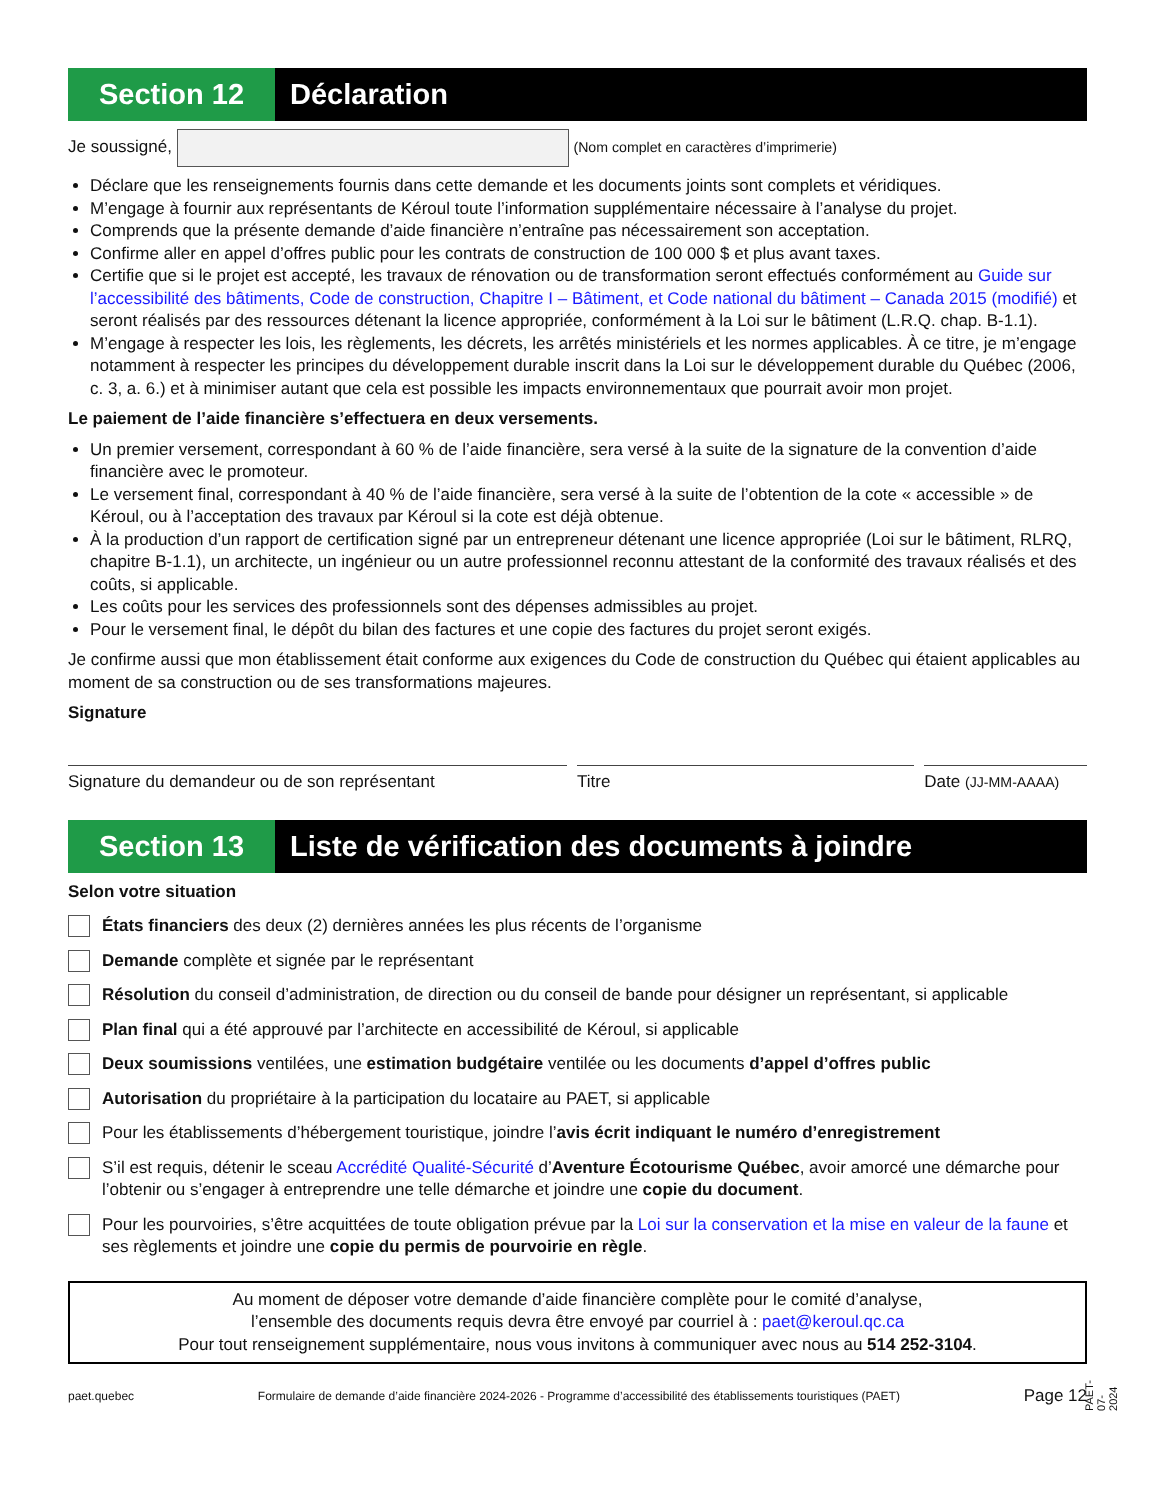Section 12
Déclaration
Je soussigné, (Nom complet en caractères d’imprimerie)
Déclare que les renseignements fournis dans cette demande et les documents joints sont complets et véridiques.
M’engage à fournir aux représentants de Kéroul toute l’information supplémentaire nécessaire à l’analyse du projet.
Comprends que la présente demande d’aide financière n’entraîne pas nécessairement son acceptation.
Confirme aller en appel d’offres public pour les contrats de construction de 100 000 $ et plus avant taxes.
Certifie que si le projet est accepté, les travaux de rénovation ou de transformation seront effectués conformément au Guide sur l’accessibilité des bâtiments, Code de construction, Chapitre I – Bâtiment, et Code national du bâtiment – Canada 2015 (modifié) et seront réalisés par des ressources détenant la licence appropriée, conformément à la Loi sur le bâtiment (L.R.Q. chap. B-1.1).
M’engage à respecter les lois, les règlements, les décrets, les arrêtés ministériels et les normes applicables. À ce titre, je m’engage notamment à respecter les principes du développement durable inscrit dans la Loi sur le développement durable du Québec (2006, c. 3, a. 6.) et à minimiser autant que cela est possible les impacts environnementaux que pourrait avoir mon projet.
Le paiement de l’aide financière s’effectuera en deux versements.
Un premier versement, correspondant à 60 % de l’aide financière, sera versé à la suite de la signature de la convention d’aide financière avec le promoteur.
Le versement final, correspondant à 40 % de l’aide financière, sera versé à la suite de l’obtention de la cote « accessible » de Kéroul, ou à l’acceptation des travaux par Kéroul si la cote est déjà obtenue.
À la production d’un rapport de certification signé par un entrepreneur détenant une licence appropriée (Loi sur le bâtiment, RLRQ, chapitre B-1.1), un architecte, un ingénieur ou un autre professionnel reconnu attestant de la conformité des travaux réalisés et des coûts, si applicable.
Les coûts pour les services des professionnels sont des dépenses admissibles au projet.
Pour le versement final, le dépôt du bilan des factures et une copie des factures du projet seront exigés.
Je confirme aussi que mon établissement était conforme aux exigences du Code de construction du Québec qui étaient applicables au moment de sa construction ou de ses transformations majeures.
Signature
Signature du demandeur ou de son représentant Titre Date (JJ-MM-AAAA)
Section 13
Liste de vérification des documents à joindre
Selon votre situation
États financiers des deux (2) dernières années les plus récents de l’organisme
Demande complète et signée par le représentant
Résolution du conseil d’administration, de direction ou du conseil de bande pour désigner un représentant, si applicable
Plan final qui a été approuvé par l’architecte en accessibilité de Kéroul, si applicable
Deux soumissions ventilées, une estimation budgétaire ventilée ou les documents d’appel d’offres public
Autorisation du propriétaire à la participation du locataire au PAET, si applicable
Pour les établissements d’hébergement touristique, joindre l’avis écrit indiquant le numéro d’enregistrement
S’il est requis, détenir le sceau Accrédité Qualité-Sécurité d’Aventure Écotourisme Québec, avoir amorcé une démarche pour l’obtenir ou s’engager à entreprendre une telle démarche et joindre une copie du document.
Pour les pourvoiries, s’être acquittées de toute obligation prévue par la Loi sur la conservation et la mise en valeur de la faune et ses règlements et joindre une copie du permis de pourvoirie en règle.
Au moment de déposer votre demande d’aide financière complète pour le comité d’analyse,
l’ensemble des documents requis devra être envoyé par courriel à : paet@keroul.qc.ca
Pour tout renseignement supplémentaire, nous vous invitons à communiquer avec nous au 514 252-3104.
paet.quebec Formulaire de demande d’aide financière 2024-2026 - Programme d’accessibilité des établissements touristiques (PAET) Page 12
PAET-07-2024